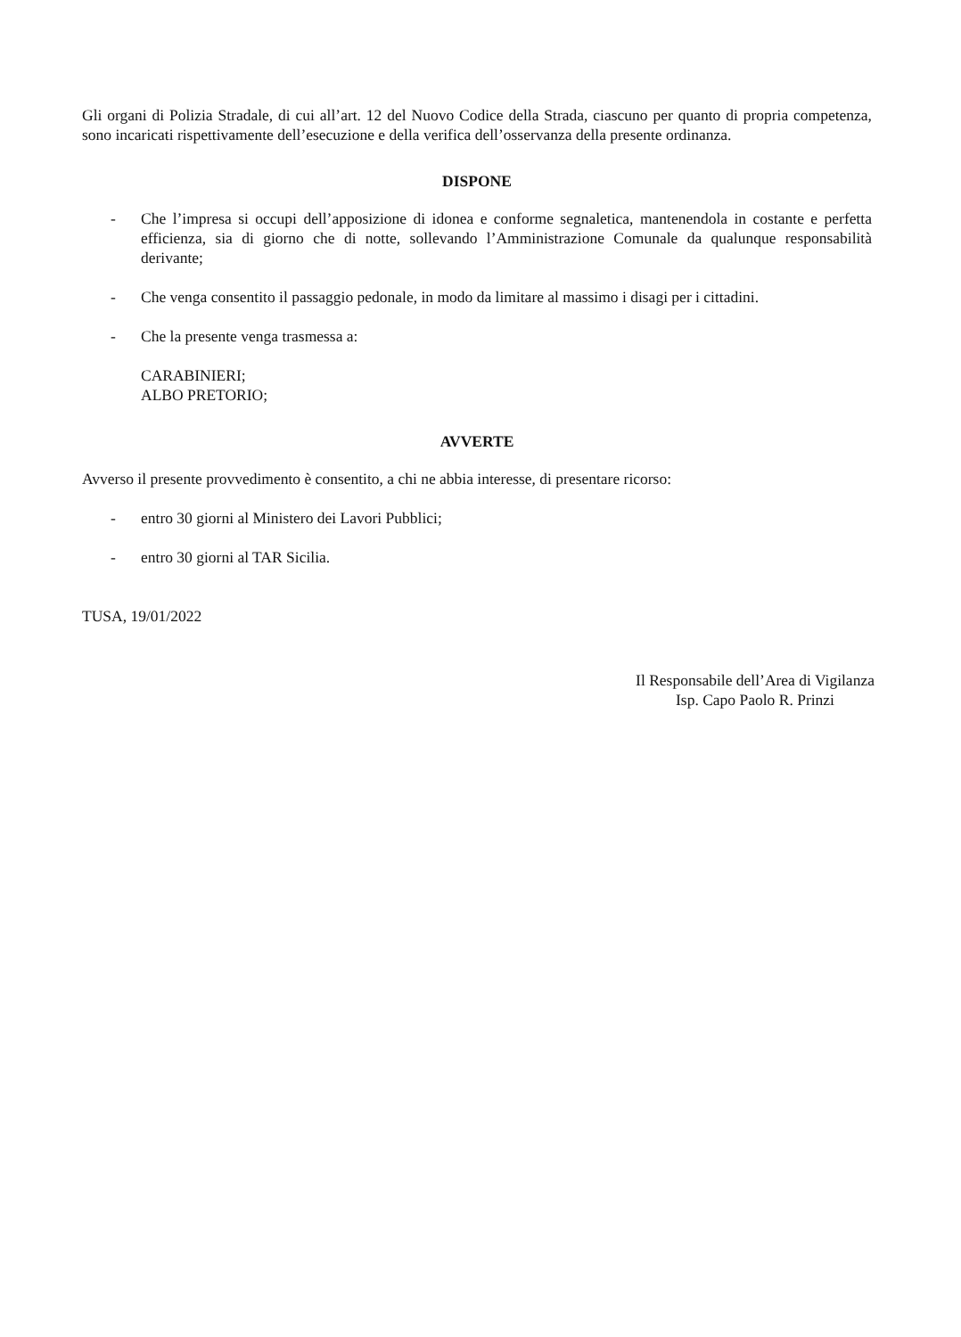Gli organi di Polizia Stradale, di cui all’art. 12 del Nuovo Codice della Strada, ciascuno per quanto di propria competenza, sono incaricati rispettivamente dell’esecuzione e della verifica dell’osservanza della presente ordinanza.
DISPONE
- Che l’impresa si occupi dell’apposizione di idonea e conforme segnaletica, mantenendola in costante e perfetta efficienza, sia di giorno che di notte, sollevando l’Amministrazione Comunale da qualunque responsabilità derivante;
- Che venga consentito il passaggio pedonale, in modo da limitare al massimo i disagi per i cittadini.
- Che la presente venga trasmessa a:
CARABINIERI;
ALBO PRETORIO;
AVVERTE
Avverso il presente provvedimento è consentito, a chi ne abbia interesse, di presentare ricorso:
- entro 30 giorni al Ministero dei Lavori Pubblici;
- entro 30 giorni al TAR Sicilia.
TUSA, 19/01/2022
Il Responsabile dell’Area di Vigilanza
Isp. Capo Paolo R. Prinzi